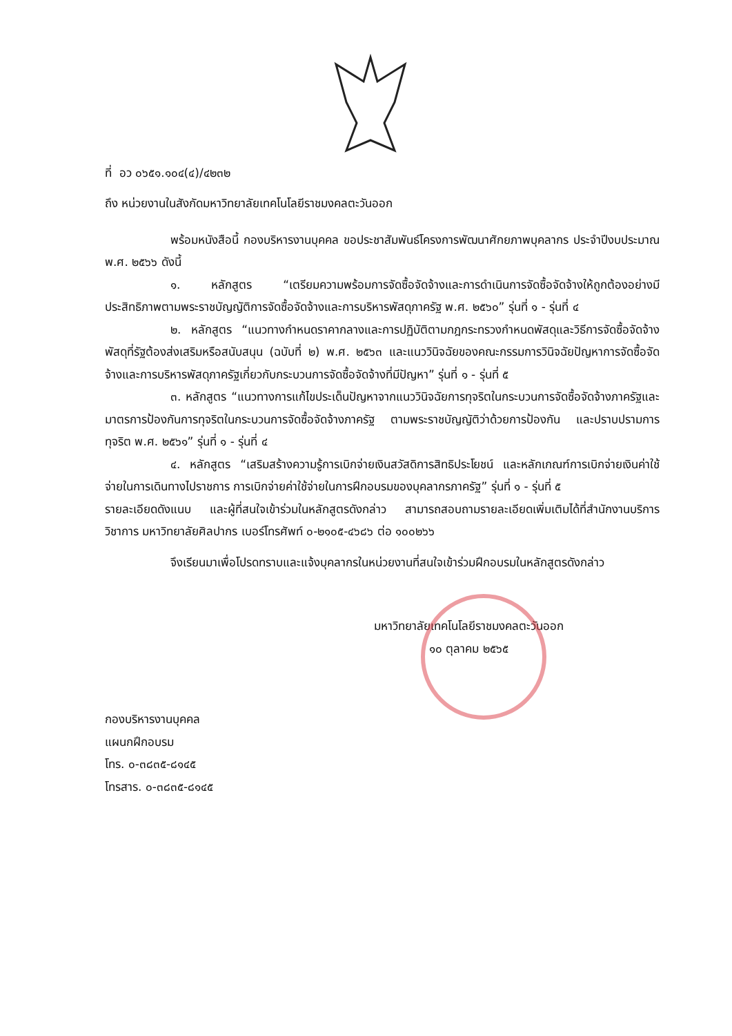ที่ อว ๐๖๕๑.๑๐๔(๔)/๔๒๓๒
ถึง หน่วยงานในสังกัดมหาวิทยาลัยเทคโนโลยีราชมงคลตะวันออก
พร้อมหนังสือนี้ กองบริหารงานบุคคล ขอประชาสัมพันธ์โครงการพัฒนาศักยภาพบุคลากร ประจำปีงบประมาณ พ.ศ. ๒๕๖๖ ดังนี้
๑. หลักสูตร “เตรียมความพร้อมการจัดซื้อจัดจ้างและการดำเนินการจัดซื้อจัดจ้างให้ถูกต้องอย่างมีประสิทธิภาพตามพระราชบัญญัติการจัดซื้อจัดจ้างและการบริหารพัสดุภาครัฐ พ.ศ. ๒๕๖๐” รุ่นที่ ๑ - รุ่นที่ ๔
๒. หลักสูตร “แนวทางกำหนดราคากลางและการปฏิบัติตามกฎกระทรวงกำหนดพัสดุและวิธีการจัดซื้อจัดจ้างพัสดุที่รัฐต้องส่งเสริมหรือสนับสนุน (ฉบับที่ ๒) พ.ศ. ๒๕๖๓ และแนววินิจฉัยของคณะกรรมการวินิจฉัยปัญหาการจัดซื้อจัดจ้างและการบริหารพัสดุภาครัฐเกี่ยวกับกระบวนการจัดซื้อจัดจ้างที่มีปัญหา” รุ่นที่ ๑ - รุ่นที่ ๕
๓. หลักสูตร “แนวทางการแก้ไขประเด็นปัญหาจากแนววินิจฉัยการทุจริตในกระบวนการจัดซื้อจัดจ้างภาครัฐและมาตรการป้องกันการทุจริตในกระบวนการจัดซื้อจัดจ้างภาครัฐ ตามพระราชบัญญัติว่าด้วยการป้องกัน และปราบปรามการทุจริต พ.ศ. ๒๕๖๑” รุ่นที่ ๑ - รุ่นที่ ๔
๔. หลักสูตร “เสริมสร้างความรู้การเบิกจ่ายเงินสวัสดิการสิทธิประโยชน์ และหลักเกณฑ์การเบิกจ่ายเงินค่าใช้จ่ายในการเดินทางไปราชการ การเบิกจ่ายค่าใช้จ่ายในการฝึกอบรมของบุคลากรภาครัฐ” รุ่นที่ ๑ - รุ่นที่ ๕
รายละเอียดดังแนบ และผู้ที่สนใจเข้าร่วมในหลักสูตรดังกล่าว สามารถสอบถามรายละเอียดเพิ่มเติมได้ที่สำนักงานบริการวิชาการ มหาวิทยาลัยศิลปากร เบอร์โทรศัพท์ ๐-๒๑๐๕-๔๖๘๖ ต่อ ๑๐๐๒๖๖
จึงเรียนมาเพื่อโปรดทราบและแจ้งบุคลากรในหน่วยงานที่สนใจเข้าร่วมฝึกอบรมในหลักสูตรดังกล่าว
มหาวิทยาลัยเทคโนโลยีราชมงคลตะวันออก
๑๐ ตุลาคม ๒๕๖๕
กองบริหารงานบุคคล
แผนกฝึกอบรม
โทร. ๐-๓๘๓๕-๘๑๔๕
โทรสาร. ๐-๓๘๓๕-๘๑๔๕